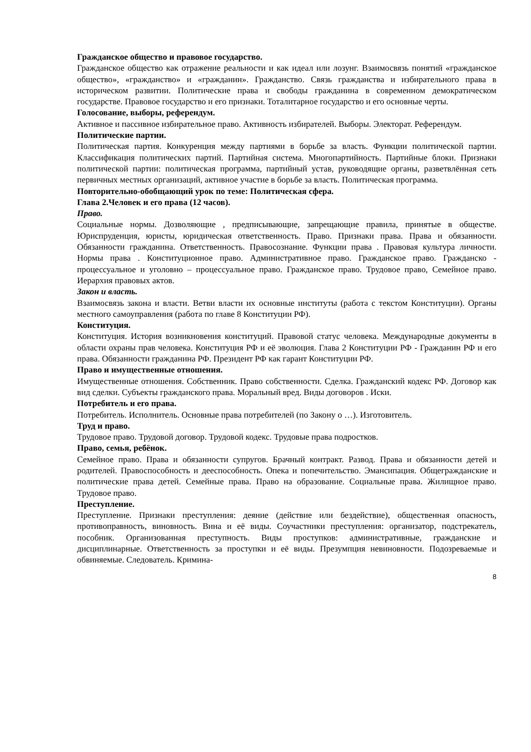Гражданское общество и правовое государство.
Гражданское общество как отражение реальности и как идеал или лозунг. Взаимосвязь понятий «гражданское общество», «гражданство» и «гражданин». Гражданство. Связь гражданства и избирательного права в историческом развитии. Политические права и свободы гражданина в современном демократическом государстве. Правовое государство и его признаки. Тоталитарное государство и его основные черты.
Голосование, выборы, референдум.
Активное и пассивное избирательное право. Активность избирателей. Выборы. Электорат. Референдум.
Политические партии.
Политическая партия. Конкуренция между партиями в борьбе за власть. Функции политической партии. Классификация политических партий. Партийная система. Многопартийность. Партийные блоки. Признаки политической партии: политическая программа, партийный устав, руководящие органы, разветвлённая сеть первичных местных организаций, активное участие в борьбе за власть. Политическая программа.
Повторительно-обобщающий урок по теме: Политическая сфера.
Глава 2.Человек и его права (12 часов).
Право.
Социальные нормы. Дозволяющие , предписывающие, запрещающие правила, принятые в обществе. Юриспруденция, юристы, юридическая ответственность. Право. Признаки права. Права и обязанности. Обязанности гражданина. Ответственность. Правосознание. Функции права . Правовая культура личности. Нормы права . Конституционное право. Административное право. Гражданское право. Гражданско - процессуальное и уголовно – процессуальное право. Гражданское право. Трудовое право, Семейное право. Иерархия правовых актов.
Закон и власть.
Взаимосвязь закона и власти. Ветви власти их основные институты (работа с текстом Конституции). Органы местного самоуправления (работа по главе 8 Конституции РФ).
Конституция.
Конституция. История возникновения конституций. Правовой статус человека. Международные документы в области охраны прав человека. Конституция РФ и её эволюция. Глава 2 Конституции РФ - Гражданин РФ и его права. Обязанности гражданина РФ. Президент РФ как гарант Конституции РФ.
Право и имущественные отношения.
Имущественные отношения. Собственник. Право собственности. Сделка. Гражданский кодекс РФ. Договор как вид сделки. Субъекты гражданского права. Моральный вред. Виды договоров . Иски.
Потребитель и его права.
Потребитель. Исполнитель. Основные права потребителей (по Закону о …). Изготовитель.
Труд и право.
Трудовое право. Трудовой договор. Трудовой кодекс. Трудовые права подростков.
Право, семья, ребёнок.
Семейное право. Права и обязанности супругов. Брачный контракт. Развод. Права и обязанности детей и родителей. Правоспособность и дееспособность. Опека и попечительство. Эмансипация. Общегражданские и политические права детей. Семейные права. Право на образование. Социальные права. Жилищное право. Трудовое право.
Преступление.
Преступление. Признаки преступления: деяние (действие или бездействие), общественная опасность, противоправность, виновность. Вина и её виды. Соучастники преступления: организатор, подстрекатель, пособник. Организованная преступность. Виды проступков: административные, гражданские и дисциплинарные. Ответственность за проступки и её виды. Презумпция невиновности. Подозреваемые и обвиняемые. Следователь. Кримина-
8